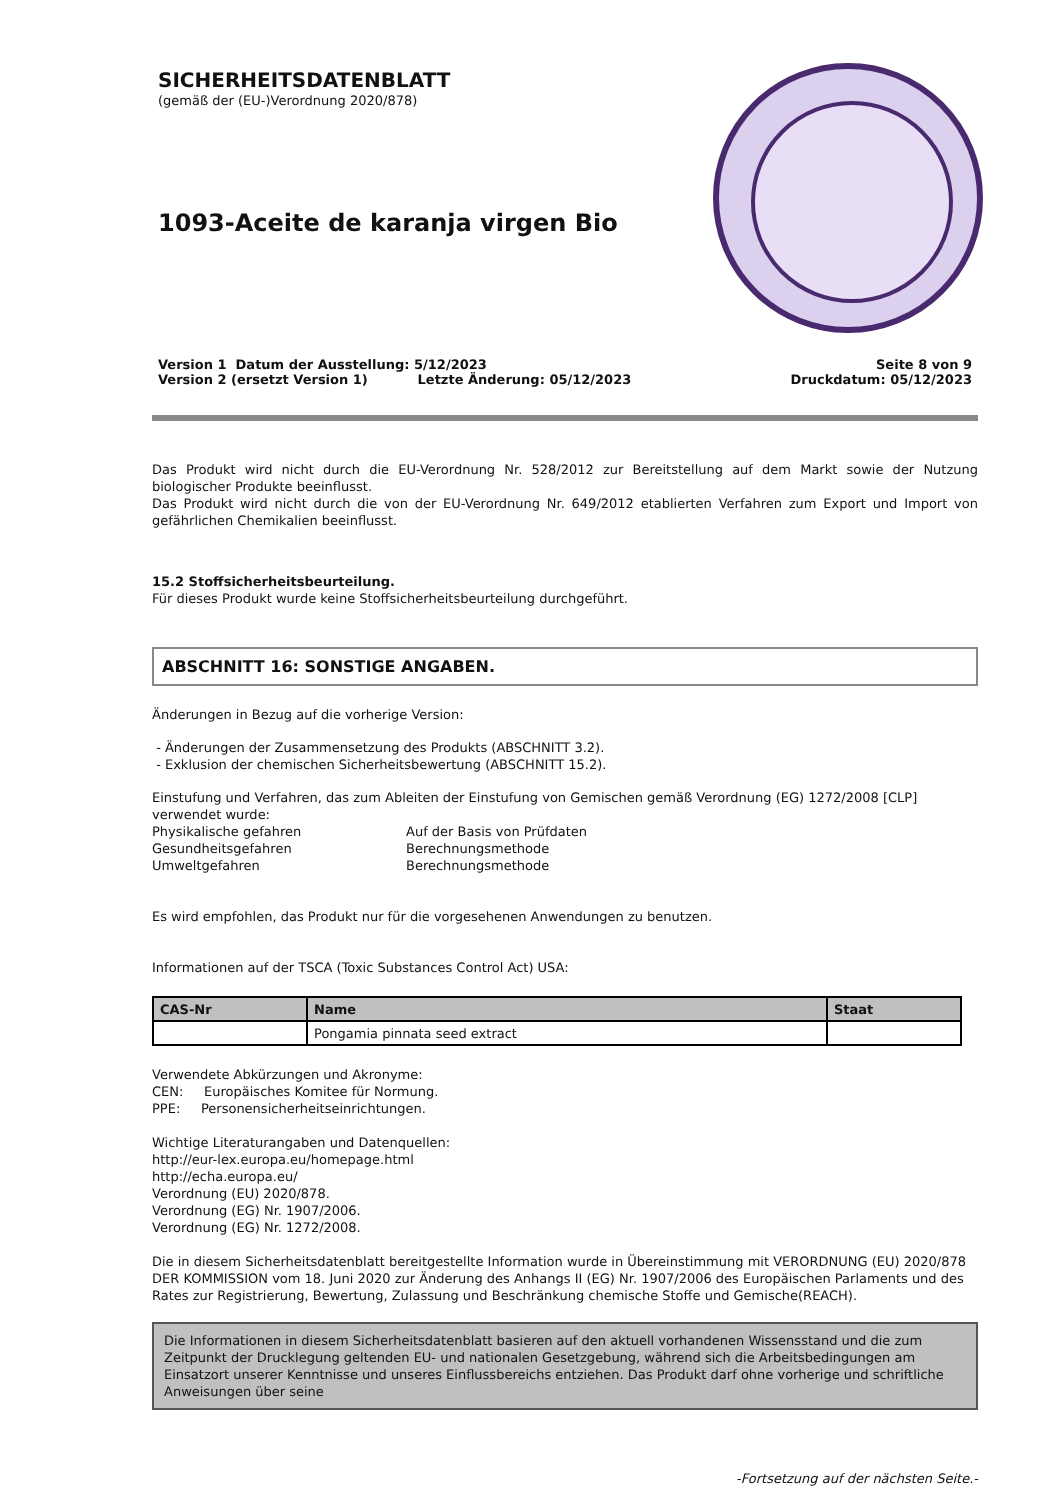SICHERHEITSDATENBLATT
(gemäß der (EU-)Verordnung 2020/878)
1093-Aceite de karanja virgen Bio
Version 1 Datum der Ausstellung: 5/12/2023
Version 2 (ersetzt Version 1) Letzte Änderung: 05/12/2023
Seite 8 von 9
Druckdatum: 05/12/2023
Das Produkt wird nicht durch die EU-Verordnung Nr. 528/2012 zur Bereitstellung auf dem Markt sowie der Nutzung biologischer Produkte beeinflusst.
Das Produkt wird nicht durch die von der EU-Verordnung Nr. 649/2012 etablierten Verfahren zum Export und Import von gefährlichen Chemikalien beeinflusst.
15.2 Stoffsicherheitsbeurteilung.
Für dieses Produkt wurde keine Stoffsicherheitsbeurteilung durchgeführt.
ABSCHNITT 16: SONSTIGE ANGABEN.
Änderungen in Bezug auf die vorherige Version:
- Änderungen der Zusammensetzung des Produkts (ABSCHNITT 3.2).
- Exklusion der chemischen Sicherheitsbewertung (ABSCHNITT 15.2).
Einstufung und Verfahren, das zum Ableiten der Einstufung von Gemischen gemäß Verordnung (EG) 1272/2008 [CLP] verwendet wurde:
Physikalische gefahren Auf der Basis von Prüfdaten Gesundheitsgefahren Berechnungsmethode Umweltgefahren Berechnungsmethode
Es wird empfohlen, das Produkt nur für die vorgesehenen Anwendungen zu benutzen.
Informationen auf der TSCA (Toxic Substances Control Act) USA:
| CAS-Nr | Name | Staat |
| --- | --- | --- |
| | Pongamia pinnata seed extract | |
Verwendete Abkürzungen und Akronyme:
CEN: Europäisches Komitee für Normung.
PPE: Personensicherheitseinrichtungen.
Wichtige Literaturangaben und Datenquellen:
http://eur-lex.europa.eu/homepage.html
http://echa.europa.eu/
Verordnung (EU) 2020/878.
Verordnung (EG) Nr. 1907/2006.
Verordnung (EG) Nr. 1272/2008.
Die in diesem Sicherheitsdatenblatt bereitgestellte Information wurde in Übereinstimmung mit VERORDNUNG (EU) 2020/878 DER KOMMISSION vom 18. Juni 2020 zur Änderung des Anhangs II (EG) Nr. 1907/2006 des Europäischen Parlaments und des Rates zur Registrierung, Bewertung, Zulassung und Beschränkung chemische Stoffe und Gemische(REACH).
Die Informationen in diesem Sicherheitsdatenblatt basieren auf den aktuell vorhandenen Wissensstand und die zum Zeitpunkt der Drucklegung geltenden EU- und nationalen Gesetzgebung, während sich die Arbeitsbedingungen am Einsatzort unserer Kenntnisse und unseres Einflussbereichs entziehen. Das Produkt darf ohne vorherige und schriftliche Anweisungen über seine
-Fortsetzung auf der nächsten Seite.-